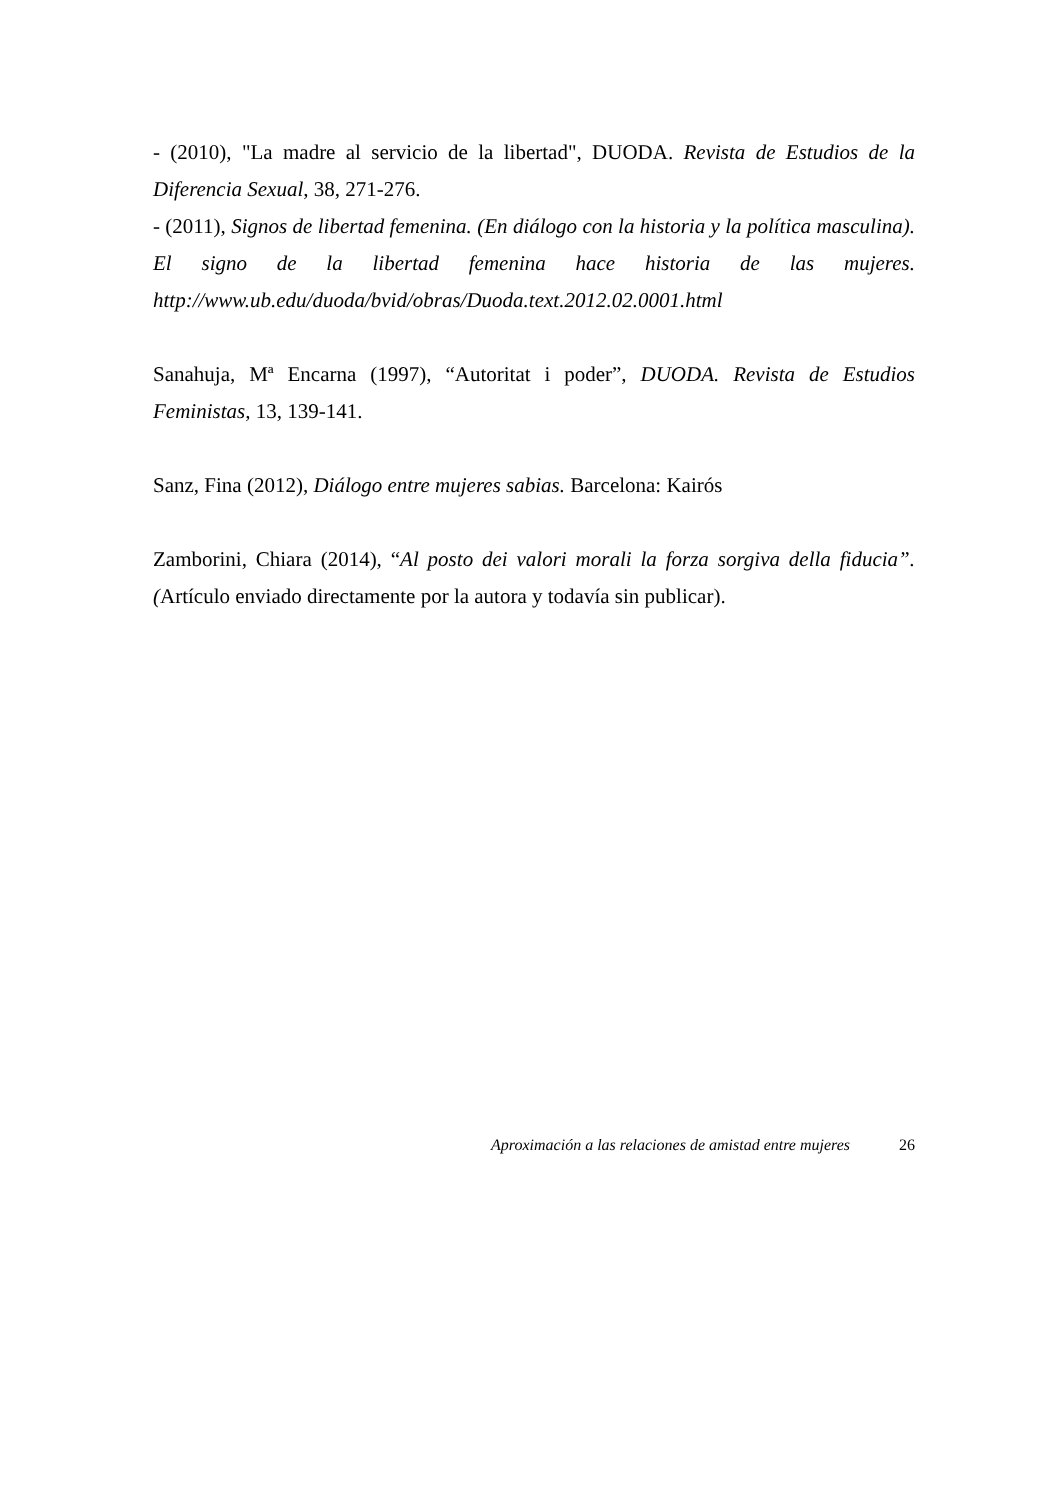- (2010), "La madre al servicio de la libertad", DUODA. Revista de Estudios de la Diferencia Sexual, 38, 271-276.
- (2011), Signos de libertad femenina. (En diálogo con la historia y la política masculina). El signo de la libertad femenina hace historia de las mujeres. http://www.ub.edu/duoda/bvid/obras/Duoda.text.2012.02.0001.html
Sanahuja, Mª Encarna (1997), “Autoritat i poder”, DUODA. Revista de Estudios Feministas, 13, 139-141.
Sanz, Fina (2012), Diálogo entre mujeres sabias. Barcelona: Kairós
Zamborini, Chiara (2014), “Al posto dei valori morali la forza sorgiva della fiducia”. (Artículo enviado directamente por la autora y todavía sin publicar).
Aproximación a las relaciones de amistad entre mujeres 26